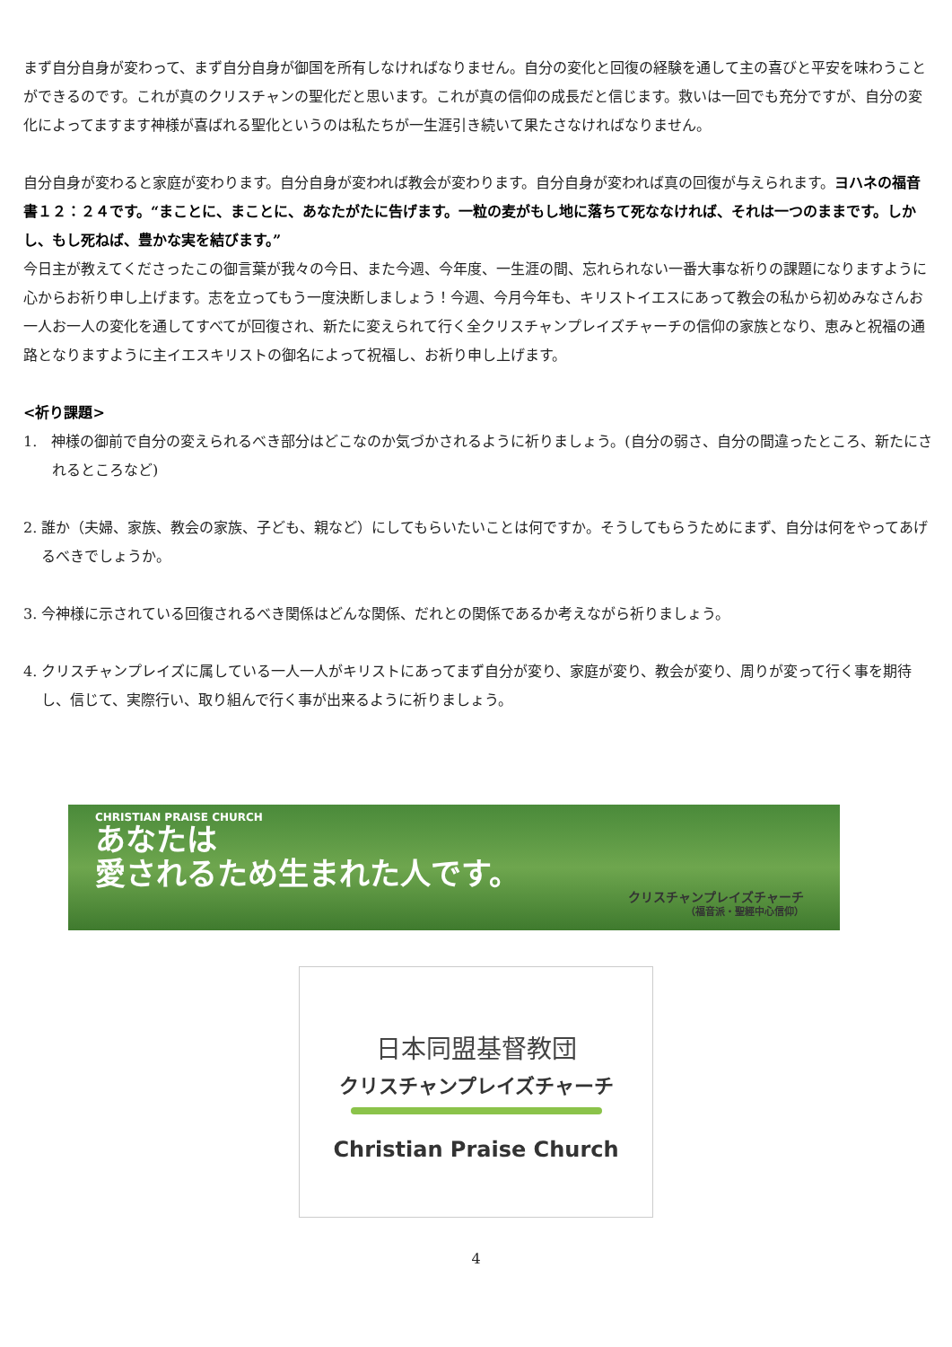まず自分自身が変わって、まず自分自身が御国を所有しなければなりません。自分の変化と回復の経験を通して主の喜びと平安を味わうことができるのです。これが真のクリスチャンの聖化だと思います。これが真の信仰の成長だと信じます。救いは一回でも充分ですが、自分の変化によってますます神様が喜ばれる聖化というのは私たちが一生涯引き続いて果たさなければなりません。
自分自身が変わると家庭が変わります。自分自身が変われば教会が変わります。自分自身が変われば真の回復が与えられます。ヨハネの福音書１２：２４です。“まことに、まことに、あなたがたに告げます。一粒の麦がもし地に落ちて死ななければ、それは一つのままです。しかし、もし死ねば、豊かな実を結びます。”
今日主が教えてくださったこの御言葉が我々の今日、また今週、今年度、一生涯の間、忘れられない一番大事な祈りの課題になりますように心からお祈り申し上げます。志を立ってもう一度決断しましょう！今週、今月今年も、キリストイエスにあって教会の私から初めみなさんお一人お一人の変化を通してすべてが回復され、新たに変えられて行く全クリスチャンプレイズチャーチの信仰の家族となり、恵みと祝福の通路となりますように主イエスキリストの御名によって祝福し、お祈り申し上げます。
<祈り課題>
1.　神様の御前で自分の変えられるべき部分はどこなのか気づかされるように祈りましょう。(自分の弱さ、自分の間違ったところ、新たにされるところなど)
2. 誰か（夫婦、家族、教会の家族、子ども、親など）にしてもらいたいことは何ですか。そうしてもらうためにまず、自分は何をやってあげるべきでしょうか。
3. 今神様に示されている回復されるべき関係はどんな関係、だれとの関係であるか考えながら祈りましょう。
4. クリスチャンプレイズに属している一人一人がキリストにあってまず自分が変り、家庭が変り、教会が変り、周りが変って行く事を期待し、信じて、実際行い、取り組んで行く事が出来るように祈りましょう。
CHRISTIAN PRAISE CHURCH
あなたは
愛されるため生まれた人です。
クリスチャンプレイズチャーチ
（福音派・聖經中心信仰）
日本同盟基督教団
クリスチャンプレイズチャーチ
Christian Praise Church
4